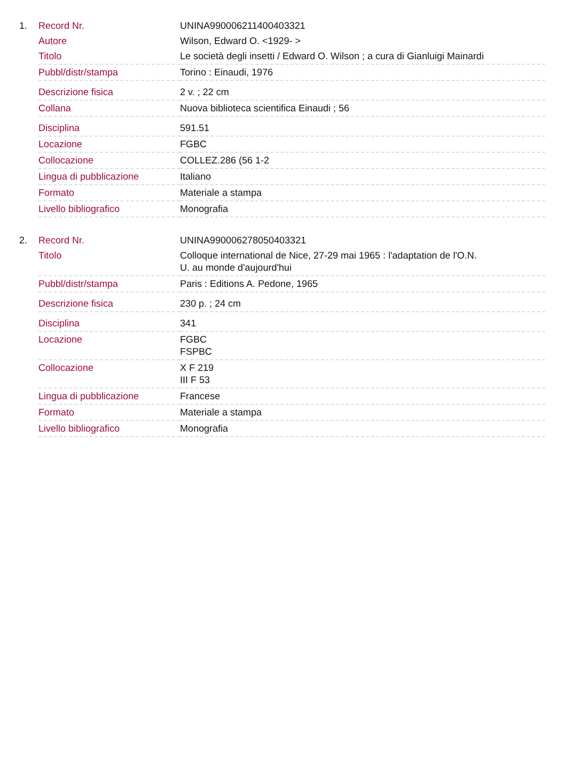1.
| Record Nr. | UNINA990006211400403321 |
| Autore | Wilson, Edward O. <1929- > |
| Titolo | Le società degli insetti / Edward O. Wilson ; a cura di Gianluigi Mainardi |
| Pubbl/distr/stampa | Torino : Einaudi, 1976 |
| Descrizione fisica | 2 v. ; 22 cm |
| Collana | Nuova biblioteca scientifica Einaudi ; 56 |
| Disciplina | 591.51 |
| Locazione | FGBC |
| Collocazione | COLLEZ.286 (56 1-2 |
| Lingua di pubblicazione | Italiano |
| Formato | Materiale a stampa |
| Livello bibliografico | Monografia |
2.
| Record Nr. | UNINA990006278050403321 |
| Titolo | Colloque international de Nice, 27-29 mai 1965 : l'adaptation de l'O.N. U. au monde d'aujourd'hui |
| Pubbl/distr/stampa | Paris : Editions A. Pedone, 1965 |
| Descrizione fisica | 230 p. ; 24 cm |
| Disciplina | 341 |
| Locazione | FGBC FSPBC |
| Collocazione | X F 219 III F 53 |
| Lingua di pubblicazione | Francese |
| Formato | Materiale a stampa |
| Livello bibliografico | Monografia |